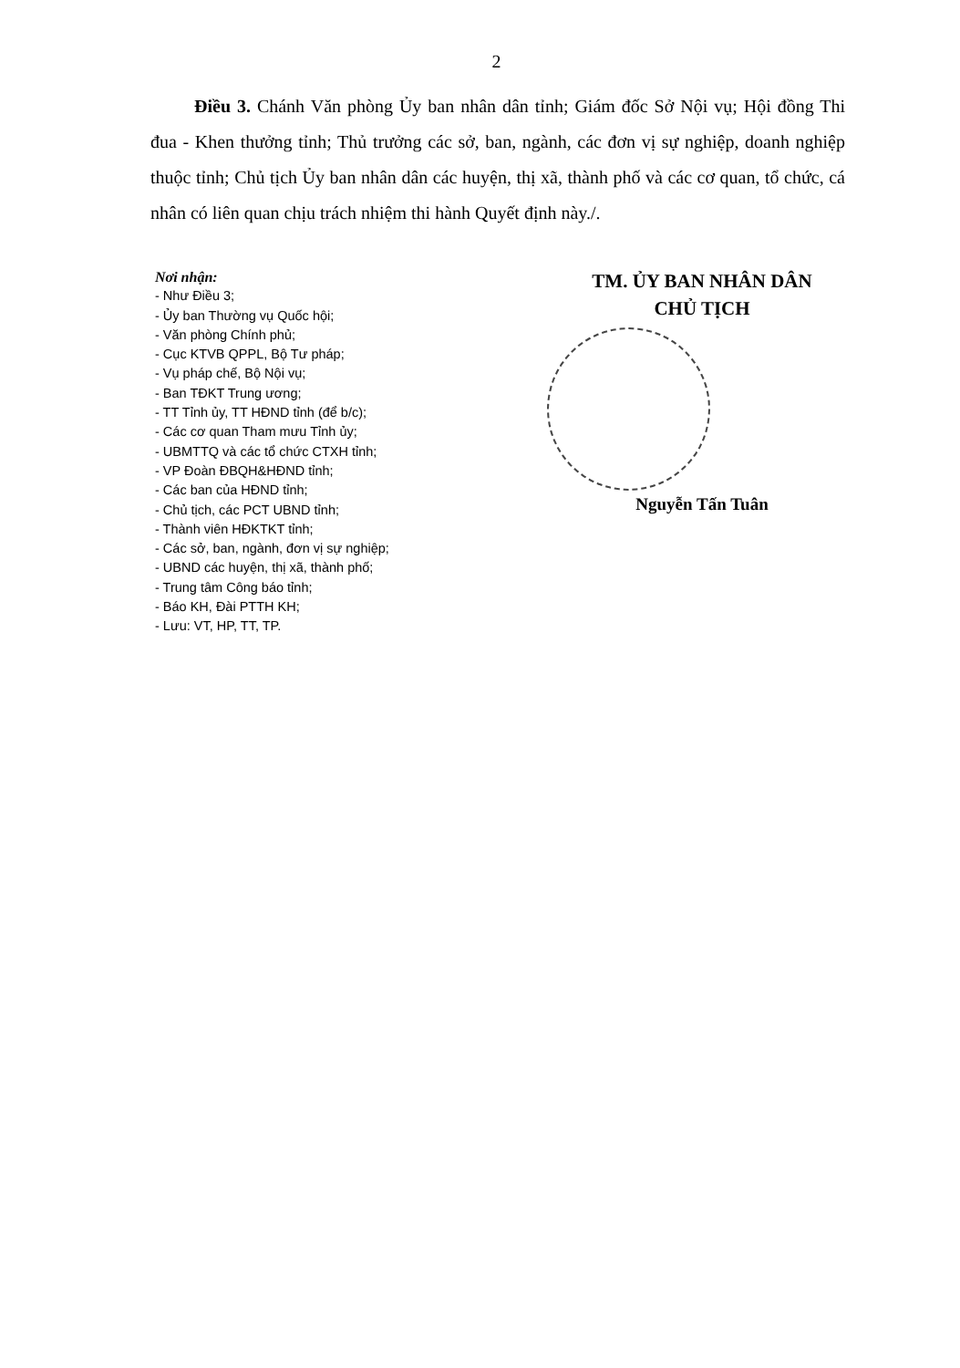2
Điều 3. Chánh Văn phòng Ủy ban nhân dân tỉnh; Giám đốc Sở Nội vụ; Hội đồng Thi đua - Khen thưởng tỉnh; Thủ trưởng các sở, ban, ngành, các đơn vị sự nghiệp, doanh nghiệp thuộc tỉnh; Chủ tịch Ủy ban nhân dân các huyện, thị xã, thành phố và các cơ quan, tổ chức, cá nhân có liên quan chịu trách nhiệm thi hành Quyết định này./.
Nơi nhận:
- Như Điều 3;
- Ủy ban Thường vụ Quốc hội;
- Văn phòng Chính phủ;
- Cục KTVB QPPL, Bộ Tư pháp;
- Vụ pháp chế, Bộ Nội vụ;
- Ban TĐKT Trung ương;
- TT Tỉnh ủy, TT HĐND tỉnh (để b/c);
- Các cơ quan Tham mưu Tỉnh ủy;
- UBMTTQ và các tổ chức CTXH tỉnh;
- VP Đoàn ĐBQH&HĐND tỉnh;
- Các ban của HĐND tỉnh;
- Chủ tịch, các PCT UBND tỉnh;
- Thành viên HĐKTKT tỉnh;
- Các sở, ban, ngành, đơn vị sự nghiệp;
- UBND các huyện, thị xã, thành phố;
- Trung tâm Công báo tỉnh;
- Báo KH, Đài PTTH KH;
- Lưu: VT, HP, TT, TP.
TM. ỦY BAN NHÂN DÂN
CHỦ TỊCH
Nguyễn Tấn Tuân